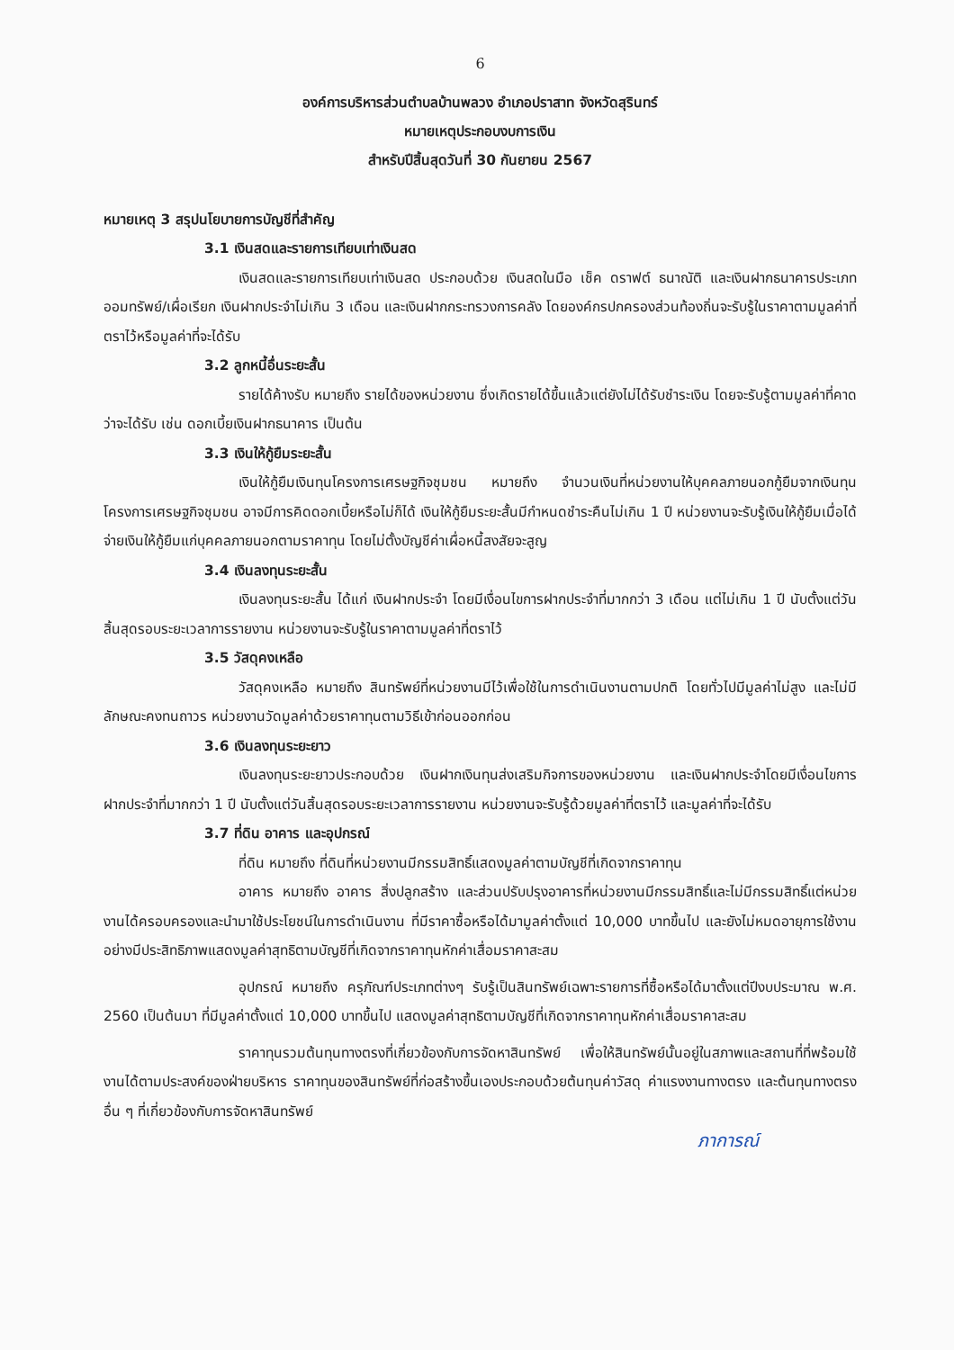6
องค์การบริหารส่วนตำบลบ้านพลวง อำเภอปราสาท จังหวัดสุรินทร์
หมายเหตุประกอบงบการเงิน
สำหรับปีสิ้นสุดวันที่ 30 กันยายน 2567
หมายเหตุ 3 สรุปนโยบายการบัญชีที่สำคัญ
3.1 เงินสดและรายการเทียบเท่าเงินสด
เงินสดและรายการเทียบเท่าเงินสด ประกอบด้วย เงินสดในมือ เช็ค ดราฟต์ ธนาณัติ และเงินฝากธนาคารประเภทออมทรัพย์/เผื่อเรียก เงินฝากประจำไม่เกิน 3 เดือน และเงินฝากกระทรวงการคลัง โดยองค์กรปกครองส่วนท้องถิ่นจะรับรู้ในราคาตามมูลค่าที่ตราไว้หรือมูลค่าที่จะได้รับ
3.2 ลูกหนี้อื่นระยะสั้น
รายได้ค้างรับ หมายถึง รายได้ของหน่วยงาน ซึ่งเกิดรายได้ขึ้นแล้วแต่ยังไม่ได้รับชำระเงิน โดยจะรับรู้ตามมูลค่าที่คาดว่าจะได้รับ เช่น ดอกเบี้ยเงินฝากธนาคาร เป็นต้น
3.3 เงินให้กู้ยืมระยะสั้น
เงินให้กู้ยืมเงินทุนโครงการเศรษฐกิจชุมชน หมายถึง จำนวนเงินที่หน่วยงานให้บุคคลภายนอกกู้ยืมจากเงินทุนโครงการเศรษฐกิจชุมชน อาจมีการคิดดอกเบี้ยหรือไม่ก็ได้ เงินให้กู้ยืมระยะสั้นมีกำหนดชำระคืนไม่เกิน 1 ปี หน่วยงานจะรับรู้เงินให้กู้ยืมเมื่อได้จ่ายเงินให้กู้ยืมแก่บุคคลภายนอกตามราคาทุน โดยไม่ตั้งบัญชีค่าเผื่อหนี้สงสัยจะสูญ
3.4 เงินลงทุนระยะสั้น
เงินลงทุนระยะสั้น ได้แก่ เงินฝากประจำ โดยมีเงื่อนไขการฝากประจำที่มากกว่า 3 เดือน แต่ไม่เกิน 1 ปี นับตั้งแต่วันสิ้นสุดรอบระยะเวลาการรายงาน หน่วยงานจะรับรู้ในราคาตามมูลค่าที่ตราไว้
3.5 วัสดุคงเหลือ
วัสดุคงเหลือ หมายถึง สินทรัพย์ที่หน่วยงานมีไว้เพื่อใช้ในการดำเนินงานตามปกติ โดยทั่วไปมีมูลค่าไม่สูง และไม่มีลักษณะคงทนถาวร หน่วยงานวัดมูลค่าด้วยราคาทุนตามวิธีเข้าก่อนออกก่อน
3.6 เงินลงทุนระยะยาว
เงินลงทุนระยะยาวประกอบด้วย เงินฝากเงินทุนส่งเสริมกิจการของหน่วยงาน และเงินฝากประจำโดยมีเงื่อนไขการฝากประจำที่มากกว่า 1 ปี นับตั้งแต่วันสิ้นสุดรอบระยะเวลาการรายงาน หน่วยงานจะรับรู้ด้วยมูลค่าที่ตราไว้ และมูลค่าที่จะได้รับ
3.7 ที่ดิน อาคาร และอุปกรณ์
ที่ดิน หมายถึง ที่ดินที่หน่วยงานมีกรรมสิทธิ์แสดงมูลค่าตามบัญชีที่เกิดจากราคาทุน
อาคาร หมายถึง อาคาร สิ่งปลูกสร้าง และส่วนปรับปรุงอาคารที่หน่วยงานมีกรรมสิทธิ์และไม่มีกรรมสิทธิ์แต่หน่วยงานได้ครอบครองและนำมาใช้ประโยชน์ในการดำเนินงาน ที่มีราคาซื้อหรือได้มามูลค่าตั้งแต่ 10,000 บาทขึ้นไป และยังไม่หมดอายุการใช้งานอย่างมีประสิทธิภาพแสดงมูลค่าสุทธิตามบัญชีที่เกิดจากราคาทุนหักค่าเสื่อมราคาสะสม
อุปกรณ์ หมายถึง ครุภัณฑ์ประเภทต่างๆ รับรู้เป็นสินทรัพย์เฉพาะรายการที่ซื้อหรือได้มาตั้งแต่ปีงบประมาณ พ.ศ. 2560 เป็นต้นมา ที่มีมูลค่าตั้งแต่ 10,000 บาทขึ้นไป แสดงมูลค่าสุทธิตามบัญชีที่เกิดจากราคาทุนหักค่าเสื่อมราคาสะสม
ราคาทุนรวมต้นทุนทางตรงที่เกี่ยวข้องกับการจัดหาสินทรัพย์ เพื่อให้สินทรัพย์นั้นอยู่ในสภาพและสถานที่ที่พร้อมใช้งานได้ตามประสงค์ของฝ่ายบริหาร ราคาทุนของสินทรัพย์ที่ก่อสร้างขึ้นเองประกอบด้วยต้นทุนค่าวัสดุ ค่าแรงงานทางตรง และต้นทุนทางตรงอื่น ๆ ที่เกี่ยวข้องกับการจัดหาสินทรัพย์
ภาการณ์